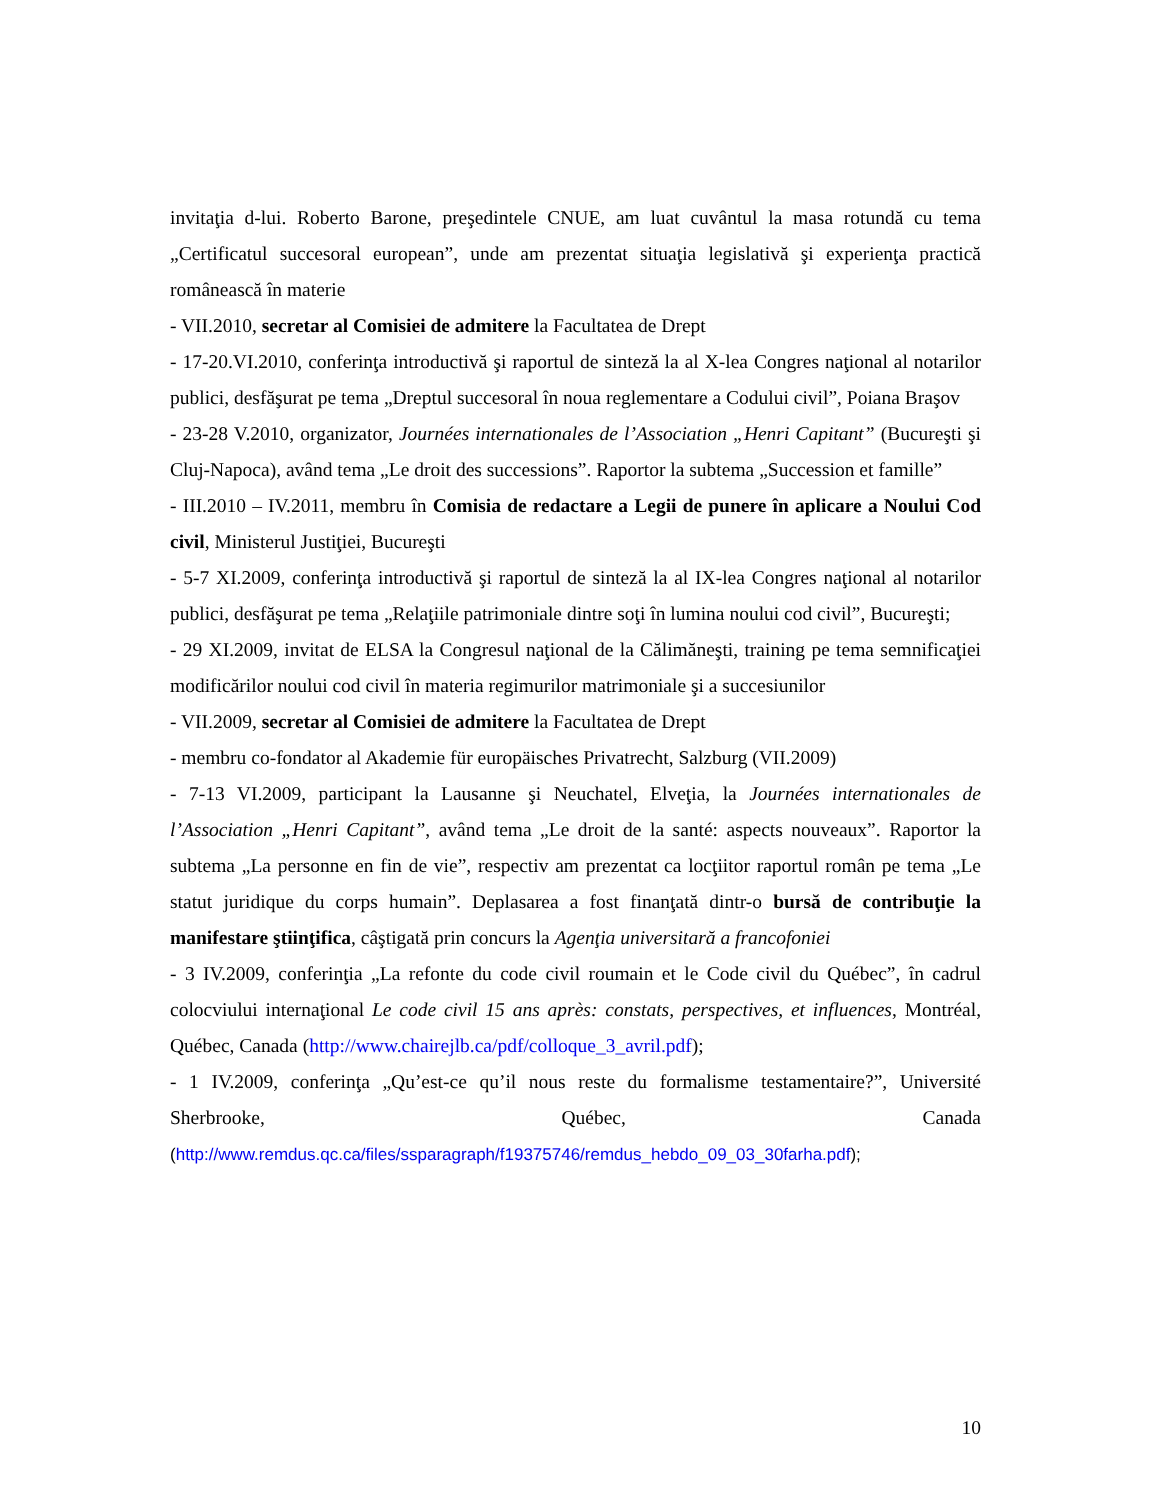invitaţia d-lui. Roberto Barone, preşedintele CNUE, am luat cuvântul la masa rotundă cu tema „Certificatul succesoral european”, unde am prezentat situaţia legislativă şi experienţa practică românească în materie
- VII.2010, secretar al Comisiei de admitere la Facultatea de Drept
- 17-20.VI.2010, conferinţa introductivă şi raportul de sinteză la al X-lea Congres naţional al notarilor publici, desfăşurat pe tema „Dreptul succesoral în noua reglementare a Codului civil”, Poiana Braşov
- 23-28 V.2010, organizator, Journées internationales de l’Association „Henri Capitant” (Bucureşti şi Cluj-Napoca), având tema „Le droit des successions”. Raportor la subtema „Succession et famille”
- III.2010 – IV.2011, membru în Comisia de redactare a Legii de punere în aplicare a Noului Cod civil, Ministerul Justiţiei, Bucureşti
- 5-7 XI.2009, conferinţa introductivă şi raportul de sinteză la al IX-lea Congres naţional al notarilor publici, desfăşurat pe tema „Relaţiile patrimoniale dintre soţi în lumina noului cod civil”, Bucureşti;
- 29 XI.2009, invitat de ELSA la Congresul naţional de la Călimăneşti, training pe tema semnificaţiei modificărilor noului cod civil în materia regimurilor matrimoniale şi a succesiunilor
- VII.2009, secretar al Comisiei de admitere la Facultatea de Drept
- membru co-fondator al Akademie für europäisches Privatrecht, Salzburg (VII.2009)
- 7-13 VI.2009, participant la Lausanne şi Neuchatel, Elveţia, la Journées internationales de l’Association „Henri Capitant”, având tema „Le droit de la santé: aspects nouveaux”. Raportor la subtema „La personne en fin de vie”, respectiv am prezentat ca locţiitor raportul român pe tema „Le statut juridique du corps humain”. Deplasarea a fost finanţată dintr-o bursă de contribuţie la manifestare ştiinţifica, câştigată prin concurs la Agenţia universitară a francofoniei
- 3 IV.2009, conferinţia „La refonte du code civil roumain et le Code civil du Québec”, în cadrul colocviului internaţional Le code civil 15 ans après: constats, perspectives, et influences, Montréal, Québec, Canada (http://www.chairejlb.ca/pdf/colloque_3_avril.pdf);
- 1 IV.2009, conferinţa „Qu’est-ce qu’il nous reste du formalisme testamentaire?”, Université Sherbrooke, Québec, Canada (http://www.remdus.qc.ca/files/ssparagraph/f19375746/remdus_hebdo_09_03_30farha.pdf);
10